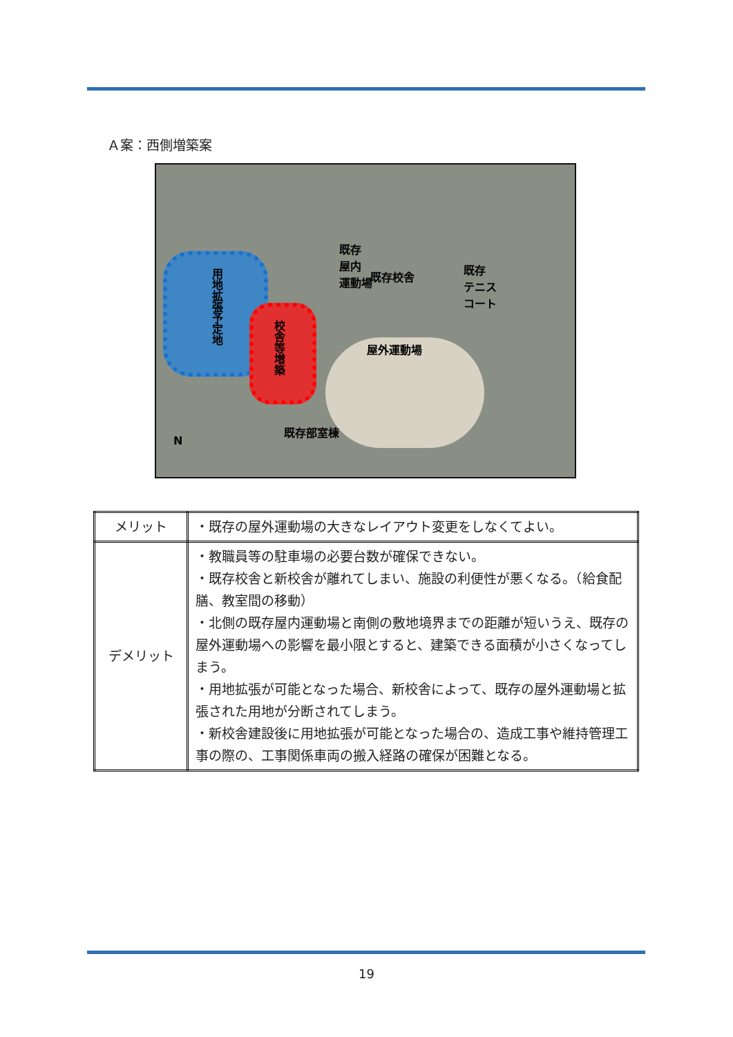Ａ案：西側増築案
既存
屋内
運動場
用地拡張予定地
校舎等増築
既存校舎
既存
テニス
コート
屋外運動場
既存部室棟
N
| メリット | ・既存の屋外運動場の大きなレイアウト変更をしなくてよい。 |
| デメリット | ・教職員等の駐車場の必要台数が確保できない。 ・既存校舎と新校舎が離れてしまい、施設の利便性が悪くなる。（給食配膳、教室間の移動） ・北側の既存屋内運動場と南側の敷地境界までの距離が短いうえ、既存の屋外運動場への影響を最小限とすると、建築できる面積が小さくなってしまう。 ・用地拡張が可能となった場合、新校舎によって、既存の屋外運動場と拡張された用地が分断されてしまう。 ・新校舎建設後に用地拡張が可能となった場合の、造成工事や維持管理工事の際の、工事関係車両の搬入経路の確保が困難となる。 |
19